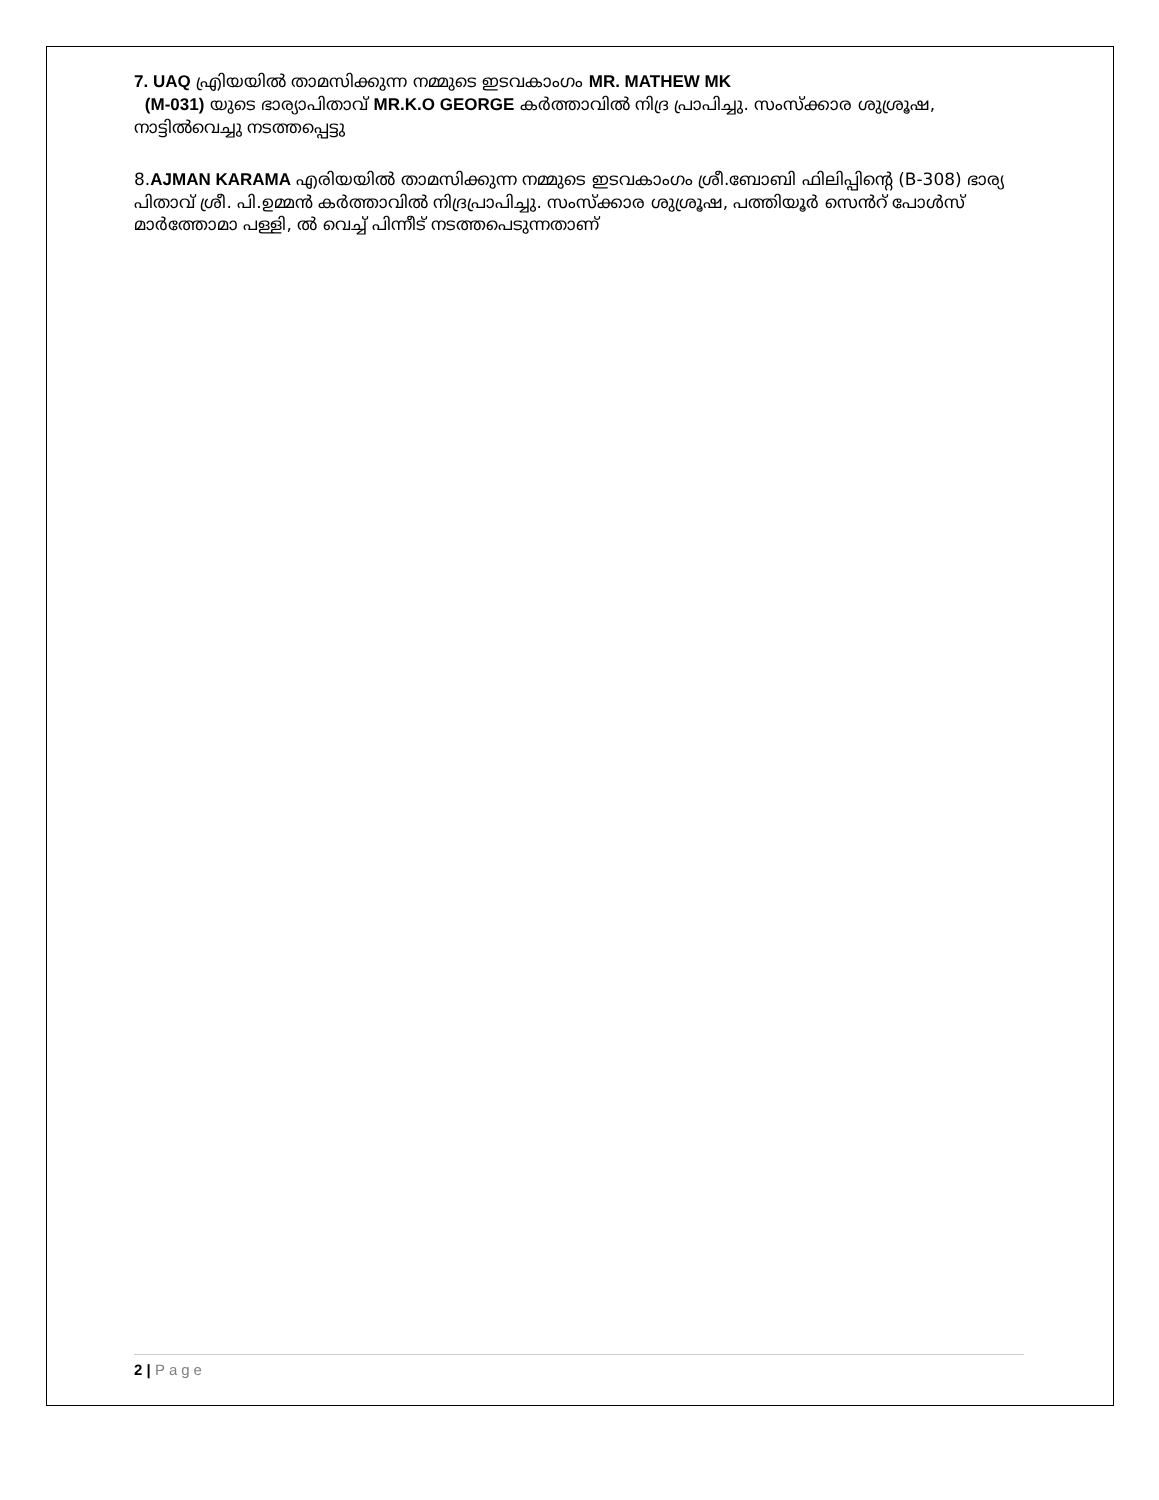7. UAQ എ്രിയയിൽ താമസിക്കുന്ന നമ്മുടെ ഇടവകാംഗം MR. MATHEW MK
(M-031) യുടെ ഭാര്യാപിതാവ് MR.K.O GEORGE കർത്താവിൽ നിദ്ര പ്രാപിച്ചു. സംസ്ക്കാര ശുശ്രൂഷ, നാട്ടിൽവെച്ചു നടത്തപ്പെട്ടു
8.AJMAN KARAMA എരിയയിൽ താമസിക്കുന്ന നമ്മുടെ ഇടവകാംഗം ശ്രീ.ബോബി ഫിലിപ്പിന്റെ (B-308) ഭാര്യ പിതാവ് ശ്രീ. പി.ഉമ്മൻ കർത്താവിൽ നിദ്രപ്രാപിച്ചു. സംസ്ക്കാര ശുശ്രൂഷ, പത്തിയൂർ സെൻറ് പോൾസ് മാർത്തോമാ പള്ളി, ൽ വെച്ച് പിന്നീട് നടത്തപെടുന്നതാണ്
2 | Page